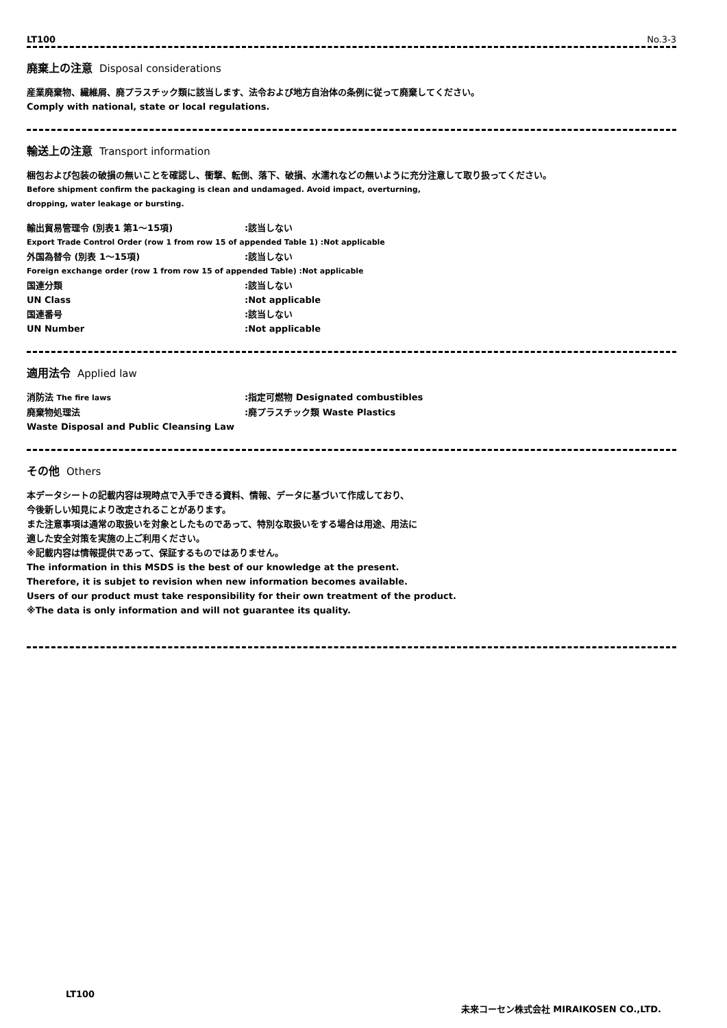LT100 No.3-3
廃棄上の注意 Disposal considerations
産業廃棄物、繊維屑、廃プラスチック類に該当します、法令および地方自治体の条例に従って廃棄してください。
Comply with national, state or local regulations.
輸送上の注意 Transport information
梱包および包装の破損の無いことを確認し、衝撃、転倒、落下、破損、水濡れなどの無いように充分注意して取り扱ってください。
Before shipment confirm the packaging is clean and undamaged. Avoid impact, overturning,
dropping, water leakage or bursting.
輸出貿易管理令 (別表1 第1～15項):該当しない
Export Trade Control Order (row 1 from row 15 of appended Table 1) :Not applicable
外国為替令 (別表 1～15項):該当しない
Foreign exchange order (row 1 from row 15 of appended Table) :Not applicable
国連分類:該当しない
UN Class:Not applicable
国連番号:該当しない
UN Number:Not applicable
適用法令 Applied law
消防法 The fire laws:指定可燃物 Designated combustibles
廃棄物処理法:廃プラスチック類 Waste Plastics
Waste Disposal and Public Cleansing Law
その他 Others
本データシートの記載内容は現時点で入手できる資料、情報、データに基づいて作成しており、
今後新しい知見により改定されることがあります。
また注意事項は通常の取扱いを対象としたものであって、特別な取扱いをする場合は用途、用法に
適した安全対策を実施の上ご利用ください。
※記載内容は情報提供であって、保証するものではありません。
The information in this MSDS is the best of our knowledge at the present.
Therefore, it is subjet to revision when new information becomes available.
Users of our product must take responsibility for their own treatment of the product.
※The data is only information and will not guarantee its quality.
LT100
未来コーセン株式会社 MIRAIKOSEN CO.,LTD.